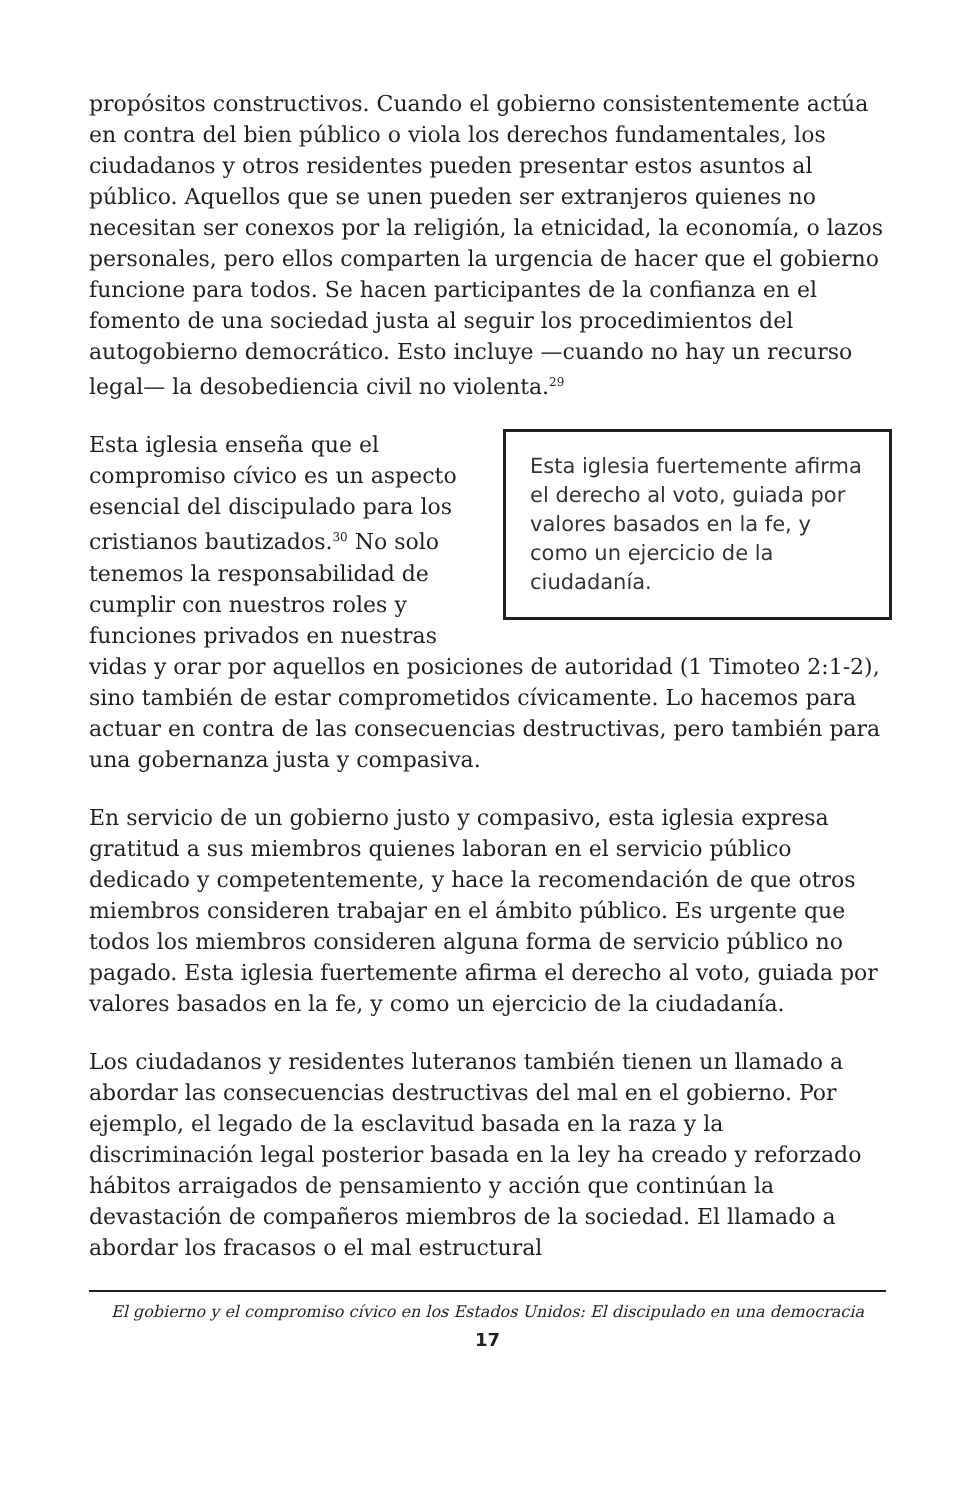propósitos constructivos. Cuando el gobierno consistentemente actúa en contra del bien público o viola los derechos fundamentales, los ciudadanos y otros residentes pueden presentar estos asuntos al público. Aquellos que se unen pueden ser extranjeros quienes no necesitan ser conexos por la religión, la etnicidad, la economía, o lazos personales, pero ellos comparten la urgencia de hacer que el gobierno funcione para todos. Se hacen participantes de la confianza en el fomento de una sociedad justa al seguir los procedimientos del autogobierno democrático. Esto incluye —cuando no hay un recurso legal— la desobediencia civil no violenta.<sup>29</sup>
Esta iglesia fuertemente afirma el derecho al voto, guiada por valores basados en la fe, y como un ejercicio de la ciudadanía.
Esta iglesia enseña que el compromiso cívico es un aspecto esencial del discipulado para los cristianos bautizados.<sup>30</sup> No solo tenemos la responsabilidad de cumplir con nuestros roles y funciones privados en nuestras vidas y orar por aquellos en posiciones de autoridad (1 Timoteo 2:1-2), sino también de estar comprometidos cívicamente. Lo hacemos para actuar en contra de las consecuencias destructivas, pero también para una gobernanza justa y compasiva.
En servicio de un gobierno justo y compasivo, esta iglesia expresa gratitud a sus miembros quienes laboran en el servicio público dedicado y competentemente, y hace la recomendación de que otros miembros consideren trabajar en el ámbito público. Es urgente que todos los miembros consideren alguna forma de servicio público no pagado. Esta iglesia fuertemente afirma el derecho al voto, guiada por valores basados en la fe, y como un ejercicio de la ciudadanía.
Los ciudadanos y residentes luteranos también tienen un llamado a abordar las consecuencias destructivas del mal en el gobierno. Por ejemplo, el legado de la esclavitud basada en la raza y la discriminación legal posterior basada en la ley ha creado y reforzado hábitos arraigados de pensamiento y acción que continúan la devastación de compañeros miembros de la sociedad. El llamado a abordar los fracasos o el mal estructural
El gobierno y el compromiso cívico en los Estados Unidos: El discipulado en una democracia
17